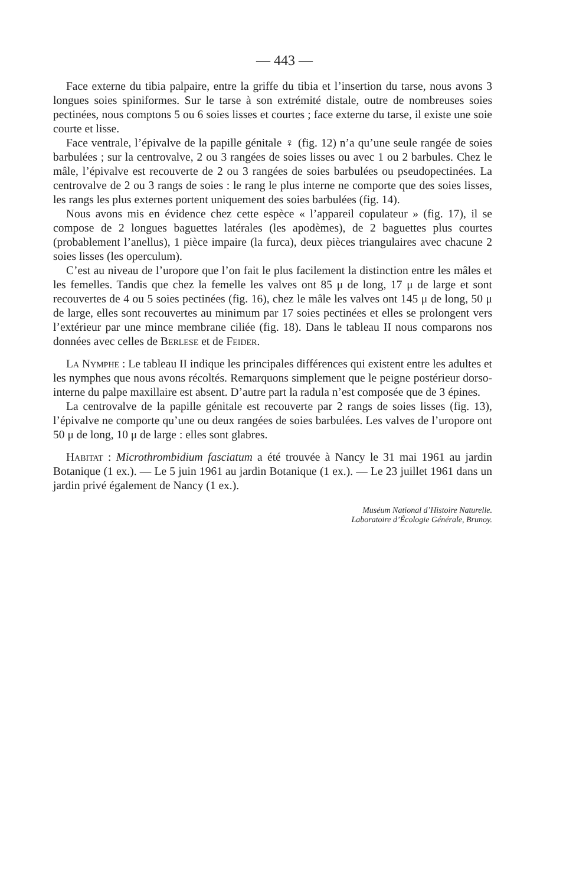— 443 —
Face externe du tibia palpaire, entre la griffe du tibia et l’insertion du tarse, nous avons 3 longues soies spiniformes. Sur le tarse à son extrémité distale, outre de nombreuses soies pectinées, nous comptons 5 ou 6 soies lisses et courtes ; face externe du tarse, il existe une soie courte et lisse.
Face ventrale, l’épivalve de la papille génitale ♀ (fig. 12) n’a qu’une seule rangée de soies barbulées ; sur la centrovalve, 2 ou 3 rangées de soies lisses ou avec 1 ou 2 barbules. Chez le mâle, l’épivalve est recouverte de 2 ou 3 rangées de soies barbulées ou pseudopectinées. La centrovalve de 2 ou 3 rangs de soies : le rang le plus interne ne comporte que des soies lisses, les rangs les plus externes portent uniquement des soies barbulées (fig. 14).
Nous avons mis en évidence chez cette espèce « l’appareil copulateur » (fig. 17), il se compose de 2 longues baguettes latérales (les apodèmes), de 2 baguettes plus courtes (probablement l’anellus), 1 pièce impaire (la furca), deux pièces triangulaires avec chacune 2 soies lisses (les operculum).
C’est au niveau de l’uropore que l’on fait le plus facilement la distinction entre les mâles et les femelles. Tandis que chez la femelle les valves ont 85 μ de long, 17 μ de large et sont recouvertes de 4 ou 5 soies pectinées (fig. 16), chez le mâle les valves ont 145 μ de long, 50 μ de large, elles sont recouvertes au minimum par 17 soies pectinées et elles se prolongent vers l’extérieur par une mince membrane ciliée (fig. 18). Dans le tableau II nous comparons nos données avec celles de Berlese et de Feider.
La Nymphe : Le tableau II indique les principales différences qui existent entre les adultes et les nymphes que nous avons récoltés. Remarquons simplement que le peigne postérieur dorso-interne du palpe maxillaire est absent. D’autre part la radula n’est composée que de 3 épines.
La centrovalve de la papille génitale est recouverte par 2 rangs de soies lisses (fig. 13), l’épivalve ne comporte qu’une ou deux rangées de soies barbulées. Les valves de l’uropore ont 50 μ de long, 10 μ de large : elles sont glabres.
Habitat : Microthrombidium fasciatum a été trouvée à Nancy le 31 mai 1961 au jardin Botanique (1 ex.). — Le 5 juin 1961 au jardin Botanique (1 ex.). — Le 23 juillet 1961 dans un jardin privé également de Nancy (1 ex.).
Muséum National d’Histoire Naturelle.
Laboratoire d’Écologie Générale, Brunoy.